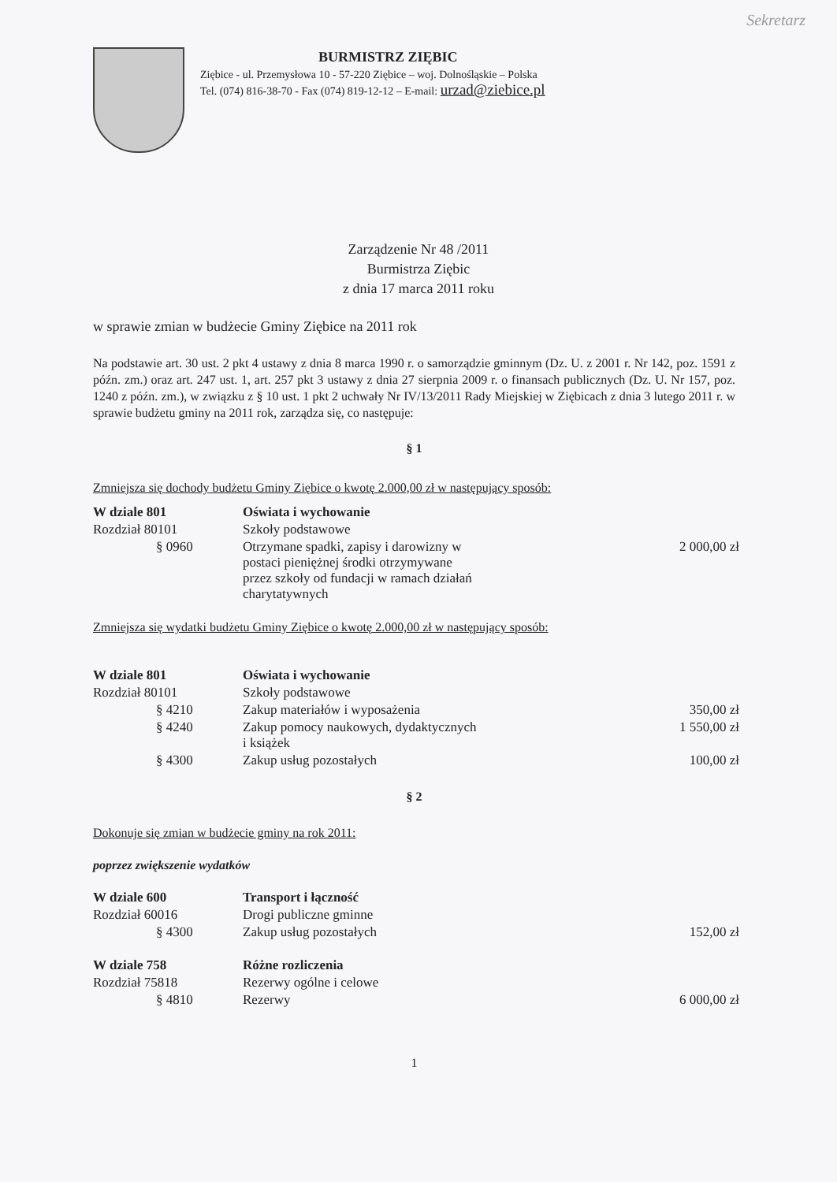Sekretarz
BURMISTRZ ZIĘBIC
Ziębice - ul. Przemysłowa 10 - 57-220 Ziębice – woj. Dolnośląskie – Polska
Tel. (074) 816-38-70 - Fax (074) 819-12-12 – E-mail: urzad@ziebice.pl
Zarządzenie Nr 48 /2011
Burmistrza Ziębic
z dnia 17 marca 2011 roku
w sprawie zmian w budżecie Gminy Ziębice na 2011 rok
Na podstawie art. 30 ust. 2 pkt 4 ustawy z dnia 8 marca 1990 r. o samorządzie gminnym (Dz. U. z 2001 r. Nr 142, poz. 1591 z późn. zm.) oraz art. 247 ust. 1, art. 257 pkt 3 ustawy z dnia 27 sierpnia 2009 r. o finansach publicznych (Dz. U. Nr 157, poz. 1240 z późn. zm.), w związku z § 10 ust. 1 pkt 2 uchwały Nr IV/13/2011 Rady Miejskiej w Ziębicach z dnia 3 lutego 2011 r. w sprawie budżetu gminy na 2011 rok, zarządza się, co następuje:
§ 1
Zmniejsza się dochody budżetu Gminy Ziębice o kwotę 2.000,00 zł w następujący sposób:
| W dziale 801 | Oświata i wychowanie | |
| Rozdział 80101 | Szkoły podstawowe | |
| § 0960 | Otrzymane spadki, zapisy i darowizny w postaci pieniężnej środki otrzymywane przez szkoły od fundacji w ramach działań charytatywnych | 2 000,00 zł |
Zmniejsza się wydatki budżetu Gminy Ziębice o kwotę 2.000,00 zł w następujący sposób:
| W dziale 801 | Oświata i wychowanie | |
| Rozdział 80101 | Szkoły podstawowe | |
| § 4210 | Zakup materiałów i wyposażenia | 350,00 zł |
| § 4240 | Zakup pomocy naukowych, dydaktycznych i książek | 1 550,00 zł |
| § 4300 | Zakup usług pozostałych | 100,00 zł |
§ 2
Dokonuje się zmian w budżecie gminy na rok 2011:
poprzez zwiększenie wydatków
| W dziale 600 | Transport i łączność | |
| Rozdział 60016 | Drogi publiczne gminne | |
| § 4300 | Zakup usług pozostałych | 152,00 zł |
| W dziale 758 | Różne rozliczenia | |
| Rozdział 75818 | Rezerwy ogólne i celowe | |
| § 4810 | Rezerwy | 6 000,00 zł |
1